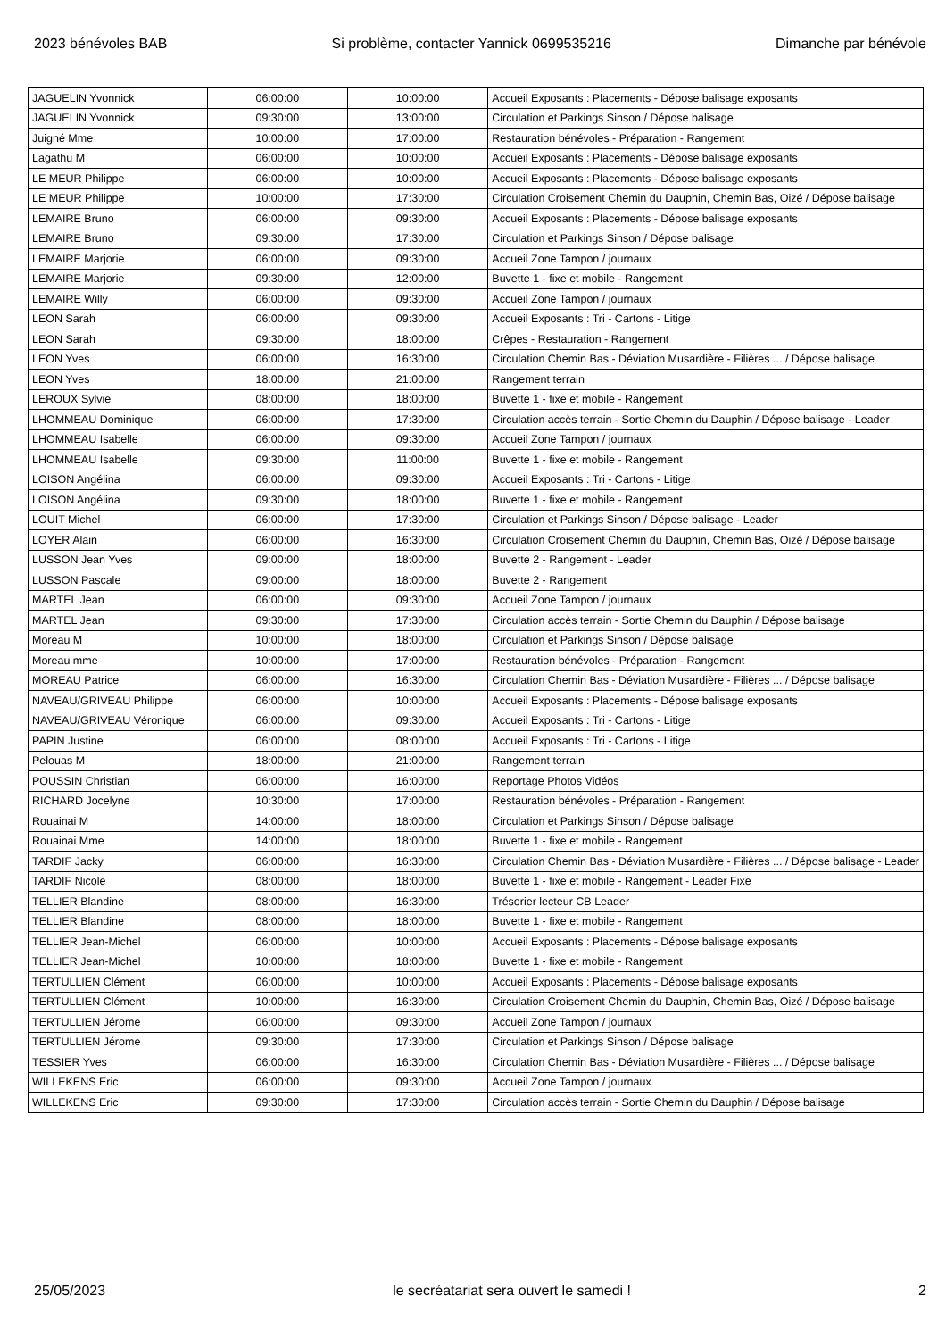2023 bénévoles BAB Si problème, contacter Yannick 0699535216 Dimanche par bénévole
| JAGUELIN Yvonnick | 06:00:00 | 10:00:00 | Accueil Exposants : Placements - Dépose balisage exposants |
| JAGUELIN Yvonnick | 09:30:00 | 13:00:00 | Circulation et Parkings Sinson / Dépose balisage |
| Juigné Mme | 10:00:00 | 17:00:00 | Restauration bénévoles - Préparation - Rangement |
| Lagathu M | 06:00:00 | 10:00:00 | Accueil Exposants : Placements - Dépose balisage exposants |
| LE MEUR Philippe | 06:00:00 | 10:00:00 | Accueil Exposants : Placements - Dépose balisage exposants |
| LE MEUR Philippe | 10:00:00 | 17:30:00 | Circulation Croisement Chemin du Dauphin, Chemin Bas, Oizé / Dépose balisage |
| LEMAIRE Bruno | 06:00:00 | 09:30:00 | Accueil Exposants : Placements - Dépose balisage exposants |
| LEMAIRE Bruno | 09:30:00 | 17:30:00 | Circulation et Parkings Sinson / Dépose balisage |
| LEMAIRE Marjorie | 06:00:00 | 09:30:00 | Accueil Zone Tampon / journaux |
| LEMAIRE Marjorie | 09:30:00 | 12:00:00 | Buvette 1 - fixe et mobile - Rangement |
| LEMAIRE Willy | 06:00:00 | 09:30:00 | Accueil Zone Tampon / journaux |
| LEON Sarah | 06:00:00 | 09:30:00 | Accueil Exposants : Tri - Cartons - Litige |
| LEON Sarah | 09:30:00 | 18:00:00 | Crêpes - Restauration - Rangement |
| LEON Yves | 06:00:00 | 16:30:00 | Circulation Chemin Bas - Déviation Musardière - Filières ... / Dépose balisage |
| LEON Yves | 18:00:00 | 21:00:00 | Rangement terrain |
| LEROUX Sylvie | 08:00:00 | 18:00:00 | Buvette 1 - fixe et mobile - Rangement |
| LHOMMEAU Dominique | 06:00:00 | 17:30:00 | Circulation accès terrain - Sortie Chemin du Dauphin / Dépose balisage - Leader |
| LHOMMEAU Isabelle | 06:00:00 | 09:30:00 | Accueil Zone Tampon / journaux |
| LHOMMEAU Isabelle | 09:30:00 | 11:00:00 | Buvette 1 - fixe et mobile - Rangement |
| LOISON Angélina | 06:00:00 | 09:30:00 | Accueil Exposants : Tri - Cartons - Litige |
| LOISON Angélina | 09:30:00 | 18:00:00 | Buvette 1 - fixe et mobile - Rangement |
| LOUIT Michel | 06:00:00 | 17:30:00 | Circulation et Parkings Sinson / Dépose balisage - Leader |
| LOYER Alain | 06:00:00 | 16:30:00 | Circulation Croisement Chemin du Dauphin, Chemin Bas, Oizé / Dépose balisage |
| LUSSON Jean Yves | 09:00:00 | 18:00:00 | Buvette 2 - Rangement - Leader |
| LUSSON Pascale | 09:00:00 | 18:00:00 | Buvette 2 - Rangement |
| MARTEL Jean | 06:00:00 | 09:30:00 | Accueil Zone Tampon / journaux |
| MARTEL Jean | 09:30:00 | 17:30:00 | Circulation accès terrain - Sortie Chemin du Dauphin / Dépose balisage |
| Moreau M | 10:00:00 | 18:00:00 | Circulation et Parkings Sinson / Dépose balisage |
| Moreau mme | 10:00:00 | 17:00:00 | Restauration bénévoles - Préparation - Rangement |
| MOREAU Patrice | 06:00:00 | 16:30:00 | Circulation Chemin Bas - Déviation Musardière - Filières ... / Dépose balisage |
| NAVEAU/GRIVEAU Philippe | 06:00:00 | 10:00:00 | Accueil Exposants : Placements - Dépose balisage exposants |
| NAVEAU/GRIVEAU Véronique | 06:00:00 | 09:30:00 | Accueil Exposants : Tri - Cartons - Litige |
| PAPIN Justine | 06:00:00 | 08:00:00 | Accueil Exposants : Tri - Cartons - Litige |
| Pelouas M | 18:00:00 | 21:00:00 | Rangement terrain |
| POUSSIN Christian | 06:00:00 | 16:00:00 | Reportage Photos Vidéos |
| RICHARD Jocelyne | 10:30:00 | 17:00:00 | Restauration bénévoles - Préparation - Rangement |
| Rouainai M | 14:00:00 | 18:00:00 | Circulation et Parkings Sinson / Dépose balisage |
| Rouainai Mme | 14:00:00 | 18:00:00 | Buvette 1 - fixe et mobile - Rangement |
| TARDIF Jacky | 06:00:00 | 16:30:00 | Circulation Chemin Bas - Déviation Musardière - Filières ... / Dépose balisage - Leader |
| TARDIF Nicole | 08:00:00 | 18:00:00 | Buvette 1 - fixe et mobile - Rangement - Leader Fixe |
| TELLIER Blandine | 08:00:00 | 16:30:00 | Trésorier lecteur CB Leader |
| TELLIER Blandine | 08:00:00 | 18:00:00 | Buvette 1 - fixe et mobile - Rangement |
| TELLIER Jean-Michel | 06:00:00 | 10:00:00 | Accueil Exposants : Placements - Dépose balisage exposants |
| TELLIER Jean-Michel | 10:00:00 | 18:00:00 | Buvette 1 - fixe et mobile - Rangement |
| TERTULLIEN Clément | 06:00:00 | 10:00:00 | Accueil Exposants : Placements - Dépose balisage exposants |
| TERTULLIEN Clément | 10:00:00 | 16:30:00 | Circulation Croisement Chemin du Dauphin, Chemin Bas, Oizé / Dépose balisage |
| TERTULLIEN Jérome | 06:00:00 | 09:30:00 | Accueil Zone Tampon / journaux |
| TERTULLIEN Jérome | 09:30:00 | 17:30:00 | Circulation et Parkings Sinson / Dépose balisage |
| TESSIER Yves | 06:00:00 | 16:30:00 | Circulation Chemin Bas - Déviation Musardière - Filières ... / Dépose balisage |
| WILLEKENS Eric | 06:00:00 | 09:30:00 | Accueil Zone Tampon / journaux |
| WILLEKENS Eric | 09:30:00 | 17:30:00 | Circulation accès terrain - Sortie Chemin du Dauphin / Dépose balisage |
25/05/2023 le secréatariat sera ouvert le samedi ! 2